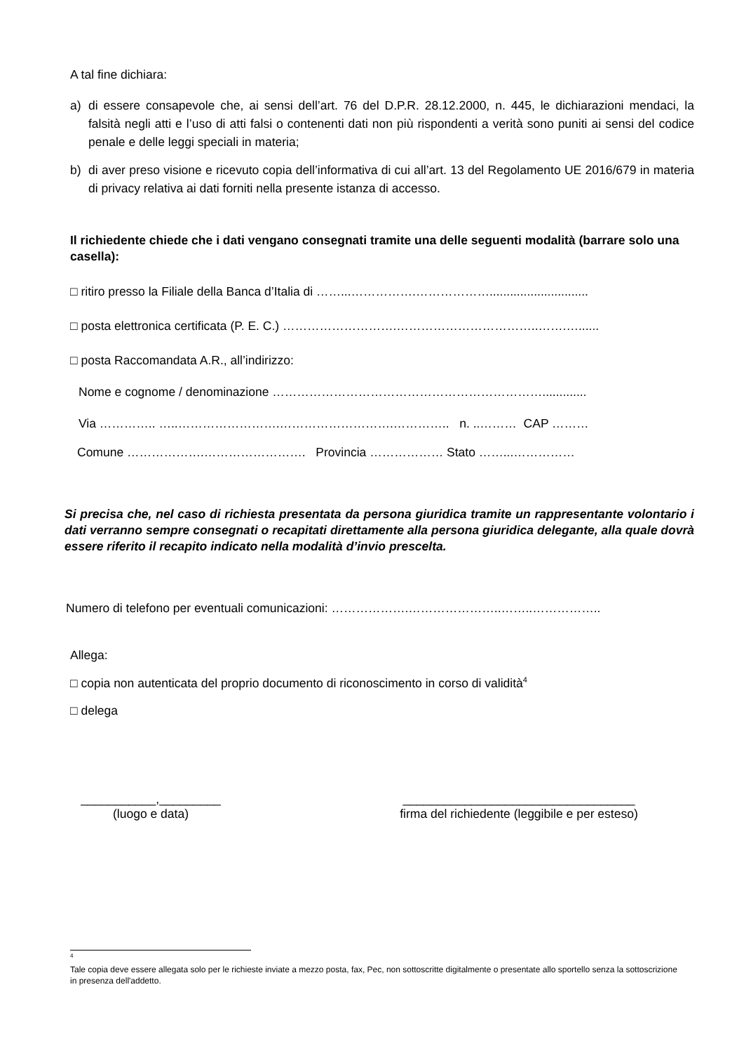A tal fine dichiara:
a) di essere consapevole che, ai sensi dell’art. 76 del D.P.R. 28.12.2000, n. 445, le dichiarazioni mendaci, la falsità negli atti e l’uso di atti falsi o contenenti dati non più rispondenti a verità sono puniti ai sensi del codice penale e delle leggi speciali in materia;
b) di aver preso visione e ricevuto copia dell’informativa di cui all’art. 13 del Regolamento UE 2016/679 in materia di privacy relativa ai dati forniti nella presente istanza di accesso.
Il richiedente chiede che i dati vengano consegnati tramite una delle seguenti modalità (barrare solo una casella):
□ ritiro presso la Filiale della Banca d’Italia di ……...…………….……………….............................
□ posta elettronica certificata (P. E. C.) ……………………….……………………………..…….…......
□ posta Raccomandata A.R., all’indirizzo:
Nome e cognome / denominazione ………………………………………………………….............
Via ………….. …..…………………….……………………….………….. n. ..……… CAP ………
Comune ……………….……………………. Provincia ……………… Stato ……...……………
Si precisa che, nel caso di richiesta presentata da persona giuridica tramite un rappresentante volontario i dati verranno sempre consegnati o recapitati direttamente alla persona giuridica delegante, alla quale dovrà essere riferito il recapito indicato nella modalità d’invio prescelta.
Numero di telefono per eventuali comunicazioni: ……………….…………………..……..……………..
Allega:
□ copia non autenticata del proprio documento di riconoscimento in corso di validità<sup>4</sup>
□ delega
___________,_________
(luogo e data)
__________________________________
firma del richiedente (leggibile e per esteso)
<sup>4</sup>
Tale copia deve essere allegata solo per le richieste inviate a mezzo posta, fax, Pec, non sottoscritte digitalmente o presentate allo sportello senza la sottoscrizione in presenza dell'addetto.